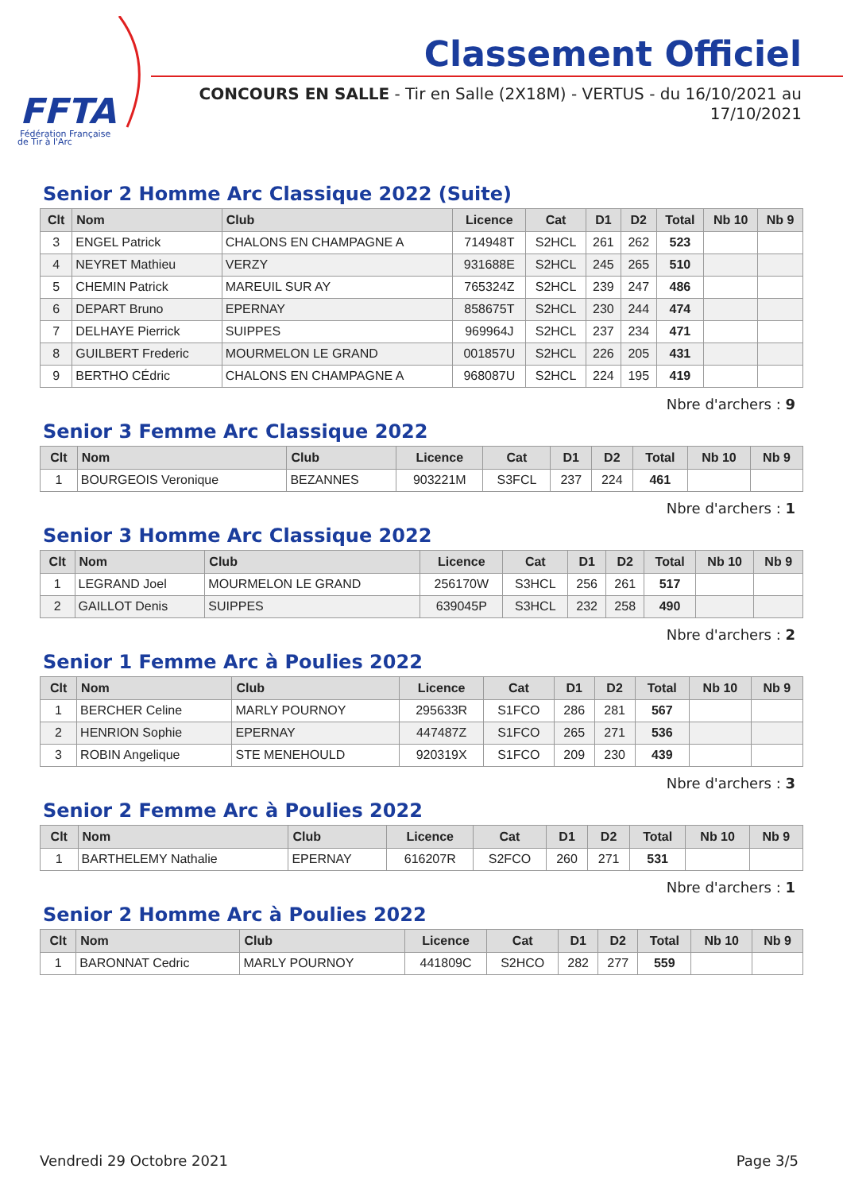FFTA
Fédération Française
de Tir à l'Arc
Classement Officiel
CONCOURS EN SALLE - Tir en Salle (2X18M) - VERTUS - du 16/10/2021 au 17/10/2021
Senior 2 Homme Arc Classique 2022 (Suite)
| Clt | Nom | Club | Licence | Cat | D1 | D2 | Total | Nb 10 | Nb 9 |
| --- | --- | --- | --- | --- | --- | --- | --- | --- | --- |
| 3 | ENGEL Patrick | CHALONS EN CHAMPAGNE A | 714948T | S2HCL | 261 | 262 | 523 | | |
| 4 | NEYRET Mathieu | VERZY | 931688E | S2HCL | 245 | 265 | 510 | | |
| 5 | CHEMIN Patrick | MAREUIL SUR AY | 765324Z | S2HCL | 239 | 247 | 486 | | |
| 6 | DEPART Bruno | EPERNAY | 858675T | S2HCL | 230 | 244 | 474 | | |
| 7 | DELHAYE Pierrick | SUIPPES | 969964J | S2HCL | 237 | 234 | 471 | | |
| 8 | GUILBERT Frederic | MOURMELON LE GRAND | 001857U | S2HCL | 226 | 205 | 431 | | |
| 9 | BERTHO CÉdric | CHALONS EN CHAMPAGNE A | 968087U | S2HCL | 224 | 195 | 419 | | |
Nbre d'archers : 9
Senior 3 Femme Arc Classique 2022
| Clt | Nom | Club | Licence | Cat | D1 | D2 | Total | Nb 10 | Nb 9 |
| --- | --- | --- | --- | --- | --- | --- | --- | --- | --- |
| 1 | BOURGEOIS Veronique | BEZANNES | 903221M | S3FCL | 237 | 224 | 461 | | |
Nbre d'archers : 1
Senior 3 Homme Arc Classique 2022
| Clt | Nom | Club | Licence | Cat | D1 | D2 | Total | Nb 10 | Nb 9 |
| --- | --- | --- | --- | --- | --- | --- | --- | --- | --- |
| 1 | LEGRAND Joel | MOURMELON LE GRAND | 256170W | S3HCL | 256 | 261 | 517 | | |
| 2 | GAILLOT Denis | SUIPPES | 639045P | S3HCL | 232 | 258 | 490 | | |
Nbre d'archers : 2
Senior 1 Femme Arc à Poulies 2022
| Clt | Nom | Club | Licence | Cat | D1 | D2 | Total | Nb 10 | Nb 9 |
| --- | --- | --- | --- | --- | --- | --- | --- | --- | --- |
| 1 | BERCHER Celine | MARLY POURNOY | 295633R | S1FCO | 286 | 281 | 567 | | |
| 2 | HENRION Sophie | EPERNAY | 447487Z | S1FCO | 265 | 271 | 536 | | |
| 3 | ROBIN Angelique | STE MENEHOULD | 920319X | S1FCO | 209 | 230 | 439 | | |
Nbre d'archers : 3
Senior 2 Femme Arc à Poulies 2022
| Clt | Nom | Club | Licence | Cat | D1 | D2 | Total | Nb 10 | Nb 9 |
| --- | --- | --- | --- | --- | --- | --- | --- | --- | --- |
| 1 | BARTHELEMY Nathalie | EPERNAY | 616207R | S2FCO | 260 | 271 | 531 | | |
Nbre d'archers : 1
Senior 2 Homme Arc à Poulies 2022
| Clt | Nom | Club | Licence | Cat | D1 | D2 | Total | Nb 10 | Nb 9 |
| --- | --- | --- | --- | --- | --- | --- | --- | --- | --- |
| 1 | BARONNAT Cedric | MARLY POURNOY | 441809C | S2HCO | 282 | 277 | 559 | | |
Vendredi 29 Octobre 2021 Page 3/5